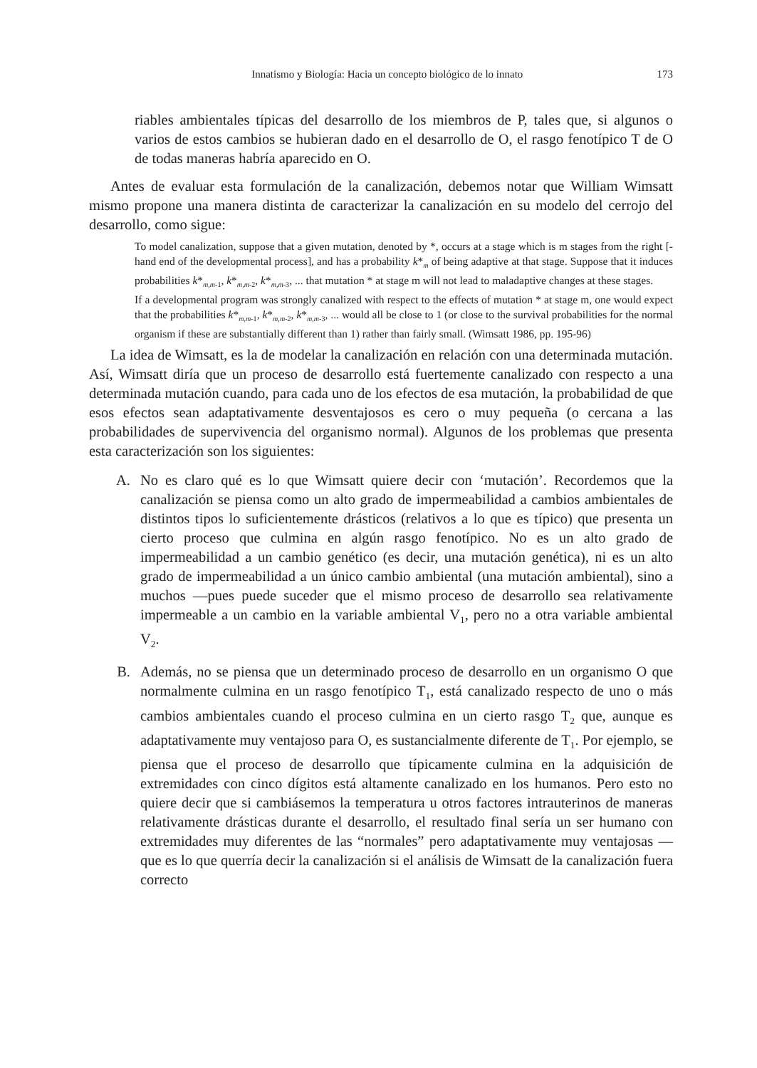Innatismo y Biología: Hacia un concepto biológico de lo innato 173
riables ambientales típicas del desarrollo de los miembros de P, tales que, si algunos o varios de estos cambios se hubieran dado en el desarrollo de O, el rasgo fenotípico T de O de todas maneras habría aparecido en O.
Antes de evaluar esta formulación de la canalización, debemos notar que William Wimsatt mismo propone una manera distinta de caracterizar la canalización en su modelo del cerrojo del desarrollo, como sigue:
To model canalization, suppose that a given mutation, denoted by *, occurs at a stage which is m stages from the right [-hand end of the developmental process], and has a probability k*<sub>m</sub> of being adaptive at that stage. Suppose that it induces probabilities k*<sub>m,m-1</sub>, k*<sub>m,m-2</sub>, k*<sub>m,m-3</sub>, ... that mutation * at stage m will not lead to maladaptive changes at these stages.
If a developmental program was strongly canalized with respect to the effects of mutation * at stage m, one would expect that the probabilities k*<sub>m,m-1</sub>, k*<sub>m,m-2</sub>, k*<sub>m,m-3</sub>, ... would all be close to 1 (or close to the survival probabilities for the normal organism if these are substantially different than 1) rather than fairly small. (Wimsatt 1986, pp. 195-96)
La idea de Wimsatt, es la de modelar la canalización en relación con una determinada mutación. Así, Wimsatt diría que un proceso de desarrollo está fuertemente canalizado con respecto a una determinada mutación cuando, para cada uno de los efectos de esa mutación, la probabilidad de que esos efectos sean adaptativamente desventajosos es cero o muy pequeña (o cercana a las probabilidades de supervivencia del organismo normal). Algunos de los problemas que presenta esta caracterización son los siguientes:
A. No es claro qué es lo que Wimsatt quiere decir con ‘mutación’. Recordemos que la canalización se piensa como un alto grado de impermeabilidad a cambios ambientales de distintos tipos lo suficientemente drásticos (relativos a lo que es típico) que presenta un cierto proceso que culmina en algún rasgo fenotípico. No es un alto grado de impermeabilidad a un cambio genético (es decir, una mutación genética), ni es un alto grado de impermeabilidad a un único cambio ambiental (una mutación ambiental), sino a muchos —pues puede suceder que el mismo proceso de desarrollo sea relativamente impermeable a un cambio en la variable ambiental V<sub>1</sub>, pero no a otra variable ambiental V<sub>2</sub>.
B. Además, no se piensa que un determinado proceso de desarrollo en un organismo O que normalmente culmina en un rasgo fenotípico T<sub>1</sub>, está canalizado respecto de uno o más cambios ambientales cuando el proceso culmina en un cierto rasgo T<sub>2</sub> que, aunque es adaptativamente muy ventajoso para O, es sustancialmente diferente de T<sub>1</sub>. Por ejemplo, se piensa que el proceso de desarrollo que típicamente culmina en la adquisición de extremidades con cinco dígitos está altamente canalizado en los humanos. Pero esto no quiere decir que si cambiásemos la temperatura u otros factores intrauterinos de maneras relativamente drásticas durante el desarrollo, el resultado final sería un ser humano con extremidades muy diferentes de las “normales” pero adaptativamente muy ventajosas —que es lo que querría decir la canalización si el análisis de Wimsatt de la canalización fuera correcto